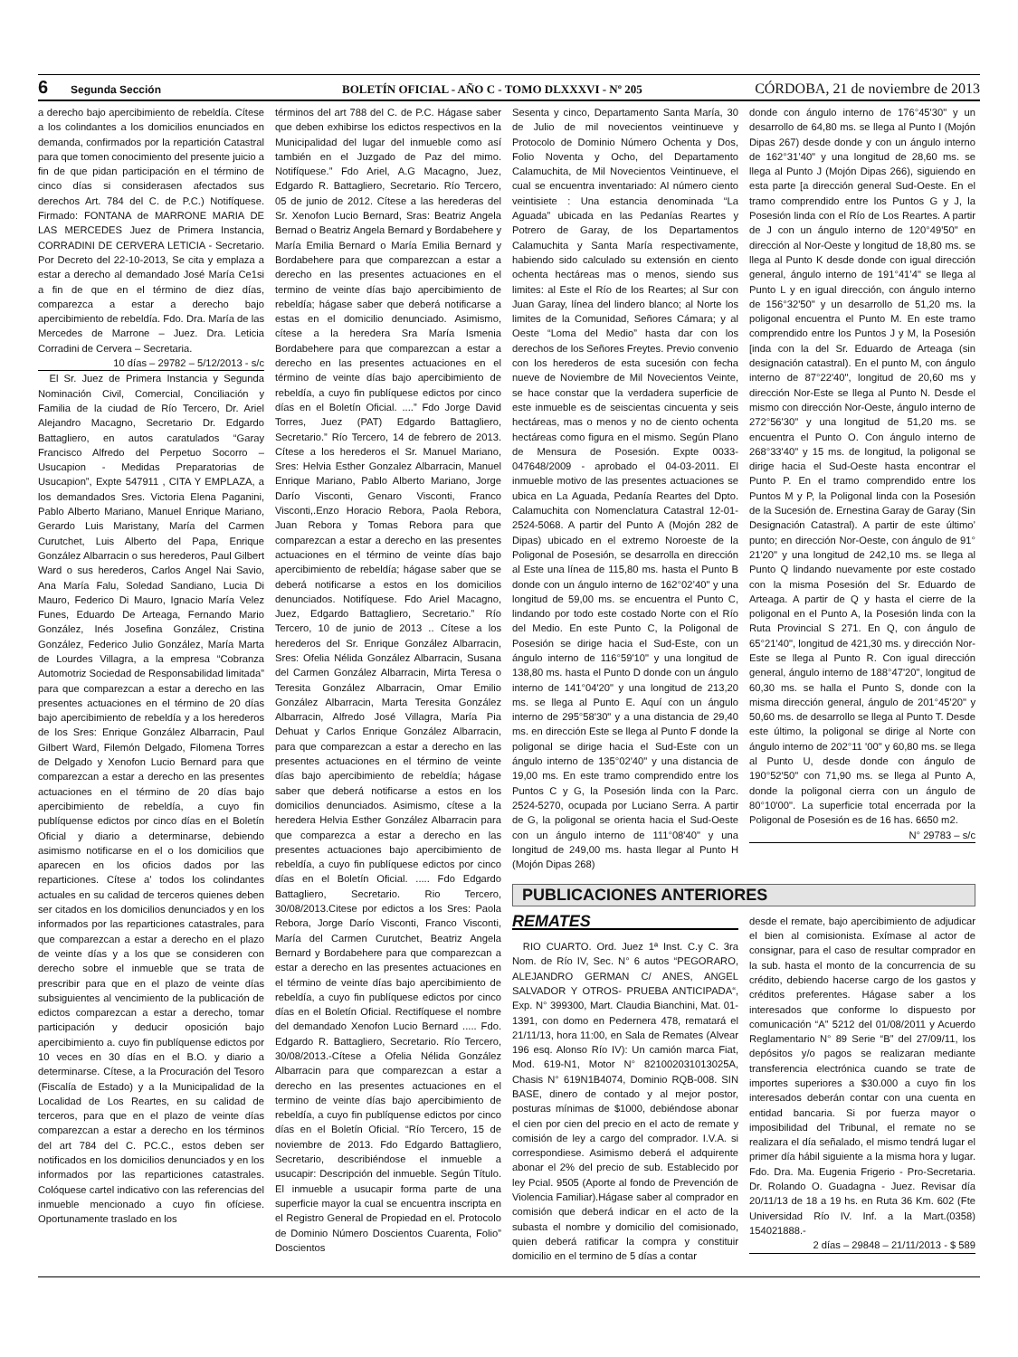6 Segunda Sección BOLETÍN OFICIAL - AÑO C - TOMO DLXXXVI - Nº 205 CÓRDOBA, 21 de noviembre de 2013
a derecho bajo apercibimiento de rebeldía. Cítese a los colindantes a los domicilios enunciados en demanda, confirmados por la repartición Catastral para que tomen conocimiento del presente juicio a fin de que pidan participación en el término de cinco días si considerasen afectados sus derechos Art. 784 del C. de P.C.) Notifíquese. Firmado: FONTANA de MARRONE MARIA DE LAS MERCEDES Juez de Primera Instancia, CORRADINI DE CERVERA LETICIA - Secretario. Por Decreto del 22-10-2013, Se cita y emplaza a estar a derecho al demandado José María Ce1si a fin de que en el término de diez días, comparezca a estar a derecho bajo apercibimiento de rebeldía. Fdo. Dra. María de las Mercedes de Marrone – Juez. Dra. Leticia Corradini de Cervera – Secretaria.
10 días – 29782 – 5/12/2013 - s/c
El Sr. Juez de Primera Instancia y Segunda Nominación Civil, Comercial, Conciliación y Familia de la ciudad de Río Tercero, Dr. Ariel Alejandro Macagno, Secretario Dr. Edgardo Battagliero, en autos caratulados “Garay Francisco Alfredo del Perpetuo Socorro – Usucapion - Medidas Preparatorias de Usucapion”, Expte 547911 , CITA Y EMPLAZA, a los demandados Sres. Victoria Elena Paganini, Pablo Alberto Mariano, Manuel Enrique Mariano, Gerardo Luis Maristany, María del Carmen Curutchet, Luis Alberto del Papa, Enrique González Albarracin o sus herederos, Paul Gilbert Ward o sus herederos, Carlos Angel Nai Savio, Ana María Falu, Soledad Sandiano, Lucia Di Mauro, Federico Di Mauro, Ignacio María Velez Funes, Eduardo De Arteaga, Fernando Mario González, Inés Josefina González, Cristina González, Federico Julio González, María Marta de Lourdes Villagra, a la empresa “Cobranza Automotriz Sociedad de Responsabilidad limitada” para que comparezcan a estar a derecho en las presentes actuaciones en el término de 20 días bajo apercibimiento de rebeldía y a los herederos de los Sres: Enrique González Albarracin, Paul Gilbert Ward, Filemón Delgado, Filomena Torres de Delgado y Xenofon Lucio Bernard para que comparezcan a estar a derecho en las presentes actuaciones en el término de 20 días bajo apercibimiento de rebeldía, a cuyo fin publíquense edictos por cinco días en el Boletín Oficial y diario a determinarse, debiendo asimismo notificarse en el o los domicilios que aparecen en los oficios dados por las reparticiones. Cítese a’ todos los colindantes actuales en su calidad de terceros quienes deben ser citados en los domicilios denunciados y en los informados por las reparticiones catastrales, para que comparezcan a estar a derecho en el plazo de veinte días y a los que se consideren con derecho sobre el inmueble que se trata de prescribir para que en el plazo de veinte días subsiguientes al vencimiento de la publicación de edictos comparezcan a estar a derecho, tomar participación y deducir oposición bajo apercibimiento a. cuyo fin publíquense edictos por 10 veces en 30 días en el B.O. y diario a determinarse. Cítese, a la Procuración del Tesoro (Fiscalía de Estado) y a la Municipalidad de la Localidad de Los Reartes, en su calidad de terceros, para que en el plazo de veinte días comparezcan a estar a derecho en los términos del art 784 del C. PC.C., estos deben ser notificados en los domicilios denunciados y en los informados por las reparticiones catastrales. Colóquese cartel indicativo con las referencias del inmueble mencionado a cuyo fin ofíciese. Oportunamente traslado en los
términos del art 788 del C. de P.C. Hágase saber que deben exhibirse los edictos respectivos en la Municipalidad del lugar del inmueble como así también en el Juzgado de Paz del mimo. Notifíquese.” Fdo Ariel, A.G Macagno, Juez, Edgardo R. Battagliero, Secretario. Río Tercero, 05 de junio de 2012. Cítese a las herederas del Sr. Xenofon Lucio Bernard, Sras: Beatriz Angela Bernad o Beatriz Angela Bernard y Bordabehere y María Emilia Bernard o María Emilia Bernard y Bordabehere para que comparezcan a estar a derecho en las presentes actuaciones en el termino de veinte días bajo apercibimiento de rebeldía; hágase saber que deberá notificarse a estas en el domicilio denunciado. Asimismo, cítese a la heredera Sra María Ismenia Bordabehere para que comparezcan a estar a derecho en las presentes actuaciones en el término de veinte días bajo apercibimiento de rebeldía, a cuyo fin publíquese edictos por cinco días en el Boletín Oficial. ....” Fdo Jorge David Torres, Juez (PAT) Edgardo Battagliero, Secretario.” Río Tercero, 14 de febrero de 2013. Cítese a los herederos el Sr. Manuel Mariano, Sres: Helvia Esther Gonzalez Albarracin, Manuel Enrique Mariano, Pablo Alberto Mariano, Jorge Darío Visconti, Genaro Visconti, Franco Visconti,.Enzo Horacio Rebora, Paola Rebora, Juan Rebora y Tomas Rebora para que comparezcan a estar a derecho en las presentes actuaciones en el término de veinte días bajo apercibimiento de rebeldía; hágase saber que se deberá notificarse a estos en los domicilios denunciados. Notifíquese. Fdo Ariel Macagno, Juez, Edgardo Battagliero, Secretario.” Río Tercero, 10 de junio de 2013 .. Cítese a los herederos del Sr. Enrique González Albarracin, Sres: Ofelia Nélida González Albarracin, Susana del Carmen González Albarracin, Mirta Teresa o Teresita González Albarracin, Omar Emilio González Albarracin, Marta Teresita González Albarracin, Alfredo José Villagra, María Pia Dehuat y Carlos Enrique González Albarracin, para que comparezcan a estar a derecho en las presentes actuaciones en el término de veinte días bajo apercibimiento de rebeldía; hágase saber que deberá notificarse a estos en los domicilios denunciados. Asimismo, cítese a la heredera Helvia Esther González Albarracin para que comparezca a estar a derecho en las presentes actuaciones bajo apercibimiento de rebeldía, a cuyo fin publíquese edictos por cinco días en el Boletín Oficial. ..... Fdo Edgardo Battagliero, Secretario. Rio Tercero, 30/08/2013.Citese por edictos a los Sres: Paola Rebora, Jorge Darío Visconti, Franco Visconti, María del Carmen Curutchet, Beatriz Angela Bernard y Bordabehere para que comparezcan a estar a derecho en las presentes actuaciones en el término de veinte días bajo apercibimiento de rebeldía, a cuyo fin publíquese edictos por cinco días en el Boletín Oficial. Rectifíquese el nombre del demandado Xenofon Lucio Bernard ..... Fdo. Edgardo R. Battagliero, Secretario. Río Tercero, 30/08/2013.-Cítese a Ofelia Nélida González Albarracin para que comparezcan a estar a derecho en las presentes actuaciones en el termino de veinte días bajo apercibimiento de rebeldía, a cuyo fin publíquense edictos por cinco días en el Boletín Oficial. “Río Tercero, 15 de noviembre de 2013. Fdo Edgardo Battagliero, Secretario, describiéndose el inmueble a usucapir: Descripción del inmueble. Según Título. El inmueble a usucapir forma parte de una superficie mayor la cual se encuentra inscripta en el Registro General de Propiedad en el. Protocolo de Dominio Número Doscientos Cuarenta, Folio” Doscientos
Sesenta y cinco, Departamento Santa María, 30 de Julio de mil novecientos veintinueve y Protocolo de Dominio Número Ochenta y Dos, Folio Noventa y Ocho, del Departamento Calamuchita, de Mil Novecientos Veintinueve, el cual se encuentra inventariado: Al número ciento veintisiete : Una estancia denominada “La Aguada” ubicada en las Pedanías Reartes y Potrero de Garay, de los Departamentos Calamuchita y Santa María respectivamente, habiendo sido calculado su extensión en ciento ochenta hectáreas mas o menos, siendo sus limites: al Este el Río de los Reartes; al Sur con Juan Garay, línea del lindero blanco; al Norte los limites de la Comunidad, Señores Cámara; y al Oeste “Loma del Medio” hasta dar con los derechos de los Señores Freytes. Previo convenio con los herederos de esta sucesión con fecha nueve de Noviembre de Mil Novecientos Veinte, se hace constar que la verdadera superficie de este inmueble es de seiscientas cincuenta y seis hectáreas, mas o menos y no de ciento ochenta hectáreas como figura en el mismo. Según Plano de Mensura de Posesión. Expte 0033-047648/2009 - aprobado el 04-03-2011. El inmueble motivo de las presentes actuaciones se ubica en La Aguada, Pedanía Reartes del Dpto. Calamuchita con Nomenclatura Catastral 12-01-2524-5068. A partir del Punto A (Mojón 282 de Dipas) ubicado en el extremo Noroeste de la Poligonal de Posesión, se desarrolla en dirección al Este una línea de 115,80 ms. hasta el Punto B donde con un ángulo interno de 162°02’40" y una longitud de 59,00 ms. se encuentra el Punto C, lindando por todo este costado Norte con el Río del Medio. En este Punto C, la Poligonal de Posesión se dirige hacia el Sud-Este, con un ángulo interno de 116°59'10" y una longitud de 138,80 ms. hasta el Punto D donde con un ángulo interno de 141°04'20" y una longitud de 213,20 ms. se llega al Punto E. Aquí con un ángulo interno de 295°58'30" y a una distancia de 29,40 ms. en dirección Este se llega al Punto F donde la poligonal se dirige hacia el Sud-Este con un ángulo interno de 135°02'40" y una distancia de 19,00 ms. En este tramo comprendido entre los Puntos C y G, la Posesión linda con la Parc. 2524-5270, ocupada por Luciano Serra. A partir de G, la poligonal se orienta hacia el Sud-Oeste con un ángulo interno de 111°08'40" y una longitud de 249,00 ms. hasta llegar al Punto H (Mojón Dipas 268)
donde con ángulo interno de 176°45'30" y un desarrollo de 64,80 ms. se llega al Punto I (Mojón Dipas 267) desde donde y con un ángulo interno de 162°31’40" y una longitud de 28,60 ms. se llega al Punto J (Mojón Dipas 266), siguiendo en esta parte [a dirección general Sud-Oeste. En el tramo comprendido entre los Puntos G y J, la Posesión linda con el Río de Los Reartes. A partir de J con un ángulo interno de 120°49'50" en dirección al Nor-Oeste y longitud de 18,80 ms. se llega al Punto K desde donde con igual dirección general, ángulo interno de 191°41’4" se llega al Punto L y en igual dirección, con ángulo interno de 156°32'50" y un desarrollo de 51,20 ms. la poligonal encuentra el Punto M. En este tramo comprendido entre los Puntos J y M, la Posesión [inda con la del Sr. Eduardo de Arteaga (sin designación catastral). En el punto M, con ángulo interno de 87°22'40", longitud de 20,60 ms y dirección Nor-Este se llega al Punto N. Desde el mismo con dirección Nor-Oeste, ángulo interno de 272°56'30" y una longitud de 51,20 ms. se encuentra el Punto O. Con ángulo interno de 268°33'40" y 15 ms. de longitud, la poligonal se dirige hacia el Sud-Oeste hasta encontrar el Punto P. En el tramo comprendido entre los Puntos M y P, la Poligonal linda con la Posesión de la Sucesión de. Ernestina Garay de Garay (Sin Designación Catastral). A partir de este último’ punto; en dirección Nor-Oeste, con ángulo de 91° 21'20" y una longitud de 242,10 ms. se llega al Punto Q lindando nuevamente por este costado con la misma Posesión del Sr. Eduardo de Arteaga. A partir de Q y hasta el cierre de la poligonal en el Punto A, la Posesión linda con la Ruta Provincial S 271. En Q, con ángulo de 65°21'40", longitud de 421,30 ms. y dirección Nor-Este se llega al Punto R. Con igual dirección general, ángulo interno de 188°47'20", longitud de 60,30 ms. se halla el Punto S, donde con la misma dirección general, ángulo de 201°45'20" y 50,60 ms. de desarrollo se llega al Punto T. Desde este último, la poligonal se dirige al Norte con ángulo interno de 202°11 '00" y 60,80 ms. se llega al Punto U, desde donde con ángulo de 190°52'50" con 71,90 ms. se llega al Punto A, donde la poligonal cierra con un ángulo de 80°10'00". La superficie total encerrada por la Poligonal de Posesión es de 16 has. 6650 m2.
N° 29783 – s/c
PUBLICACIONES ANTERIORES
REMATES
RIO CUARTO. Ord. Juez 1ª Inst. C.y C. 3ra Nom. de Río IV, Sec. N° 6 autos “PEGORARO, ALEJANDRO GERMAN C/ ANES, ANGEL SALVADOR Y OTROS- PRUEBA ANTICIPADA“, Exp. N° 399300, Mart. Claudia Bianchini, Mat. 01-1391, con domo en Pedernera 478, rematará el 21/11/13, hora 11:00, en Sala de Remates (Alvear 196 esq. Alonso Río IV): Un camión marca Fiat, Mod. 619-N1, Motor N° 821002031013025A, Chasis N° 619N1B4074, Dominio RQB-008. SIN BASE, dinero de contado y al mejor postor, posturas mínimas de $1000, debiéndose abonar el cien por cien del precio en el acto de remate y comisión de ley a cargo del comprador. I.V.A. si correspondiese. Asimismo deberá el adquirente abonar el 2% del precio de sub. Establecido por ley Pcial. 9505 (Aporte al fondo de Prevención de Violencia Familiar).Hágase saber al comprador en comisión que deberá indicar en el acto de la subasta el nombre y domicilio del comisionado, quien deberá ratificar la compra y constituir domicilio en el termino de 5 días a contar
desde el remate, bajo apercibimiento de adjudicar el bien al comisionista. Exímase al actor de consignar, para el caso de resultar comprador en la sub. hasta el monto de la concurrencia de su crédito, debiendo hacerse cargo de los gastos y créditos preferentes. Hágase saber a los interesados que conforme lo dispuesto por comunicación “A” 5212 del 01/08/2011 y Acuerdo Reglamentario N° 89 Serie “B” del 27/09/11, los depósitos y/o pagos se realizaran mediante transferencia electrónica cuando se trate de importes superiores a $30.000 a cuyo fin los interesados deberán contar con una cuenta en entidad bancaria. Si por fuerza mayor o imposibilidad del Tribunal, el remate no se realizara el día señalado, el mismo tendrá lugar el primer día hábil siguiente a la misma hora y lugar. Fdo. Dra. Ma. Eugenia Frigerio - Pro-Secretaria. Dr. Rolando O. Guadagna - Juez. Revisar día 20/11/13 de 18 a 19 hs. en Ruta 36 Km. 602 (Fte Universidad Río IV. Inf. a la Mart.(0358) 154021888.-
2 días – 29848 – 21/11/2013 - $ 589